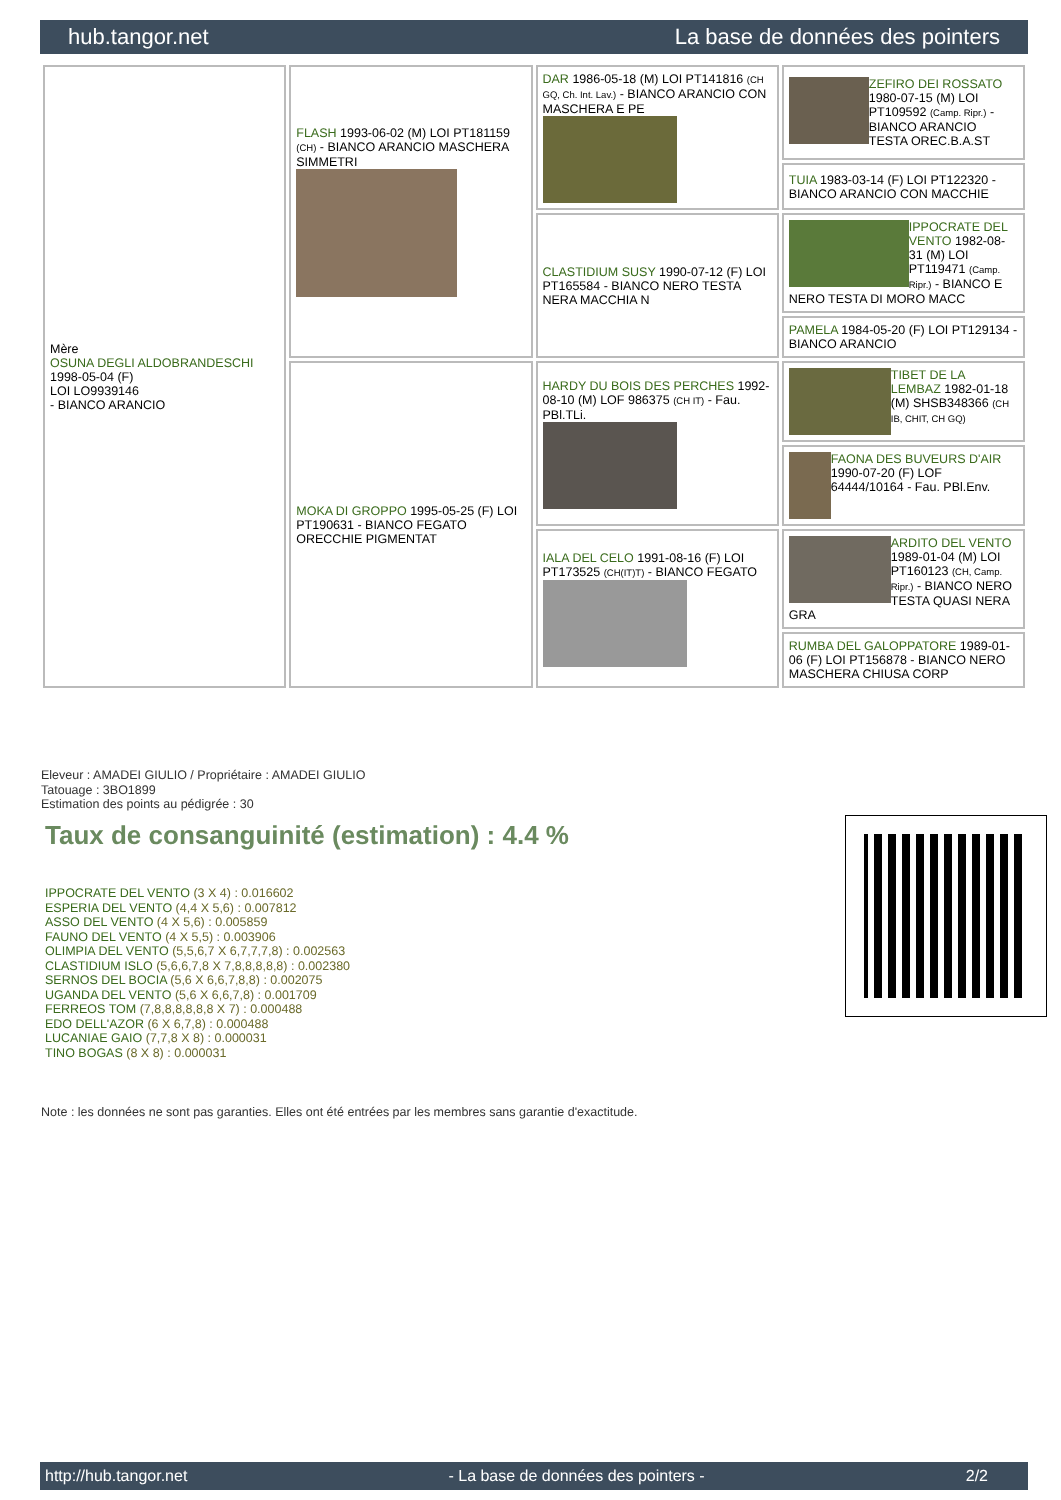hub.tangor.net La base de données des pointers
| Mère OSUNA DEGLI ALDOBRANDESCHI 1998-05-04 (F) LOI LO9939146 - BIANCO ARANCIO | FLASH 1993-06-02 (M) LOI PT181159 (CH) - BIANCO ARANCIO MASCHERA SIMMETRI | DAR 1986-05-18 (M) LOI PT141816 (CH GQ, Ch. Int. Lav.) - BIANCO ARANCIO CON MASCHERA E PE | ZEFIRO DEI ROSSATO 1980-07-15 (M) LOI PT109592 (Camp. Ripr.) - BIANCO ARANCIO TESTA OREC.B.A.ST |
| | | | TUIA 1983-03-14 (F) LOI PT122320 - BIANCO ARANCIO CON MACCHIE |
| | | CLASTIDIUM SUSY 1990-07-12 (F) LOI PT165584 - BIANCO NERO TESTA NERA MACCHIA N | IPPOCRATE DEL VENTO 1982-08-31 (M) LOI PT119471 (Camp. Ripr.) - BIANCO E NERO TESTA DI MORO MACC |
| | | | PAMELA 1984-05-20 (F) LOI PT129134 - BIANCO ARANCIO |
| | MOKA DI GROPPO 1995-05-25 (F) LOI PT190631 - BIANCO FEGATO ORECCHIE PIGMENTAT | HARDY DU BOIS DES PERCHES 1992-08-10 (M) LOF 986375 (CH IT) - Fau. PBl.TLi. | TIBET DE LA LEMBAZ 1982-01-18 (M) SHSB348366 (CH IB, CHIT, CH GQ) |
| | | | FAONA DES BUVEURS D'AIR 1990-07-20 (F) LOF 64444/10164 - Fau. PBl.Env. |
| | | IALA DEL CELO 1991-08-16 (F) LOI PT173525 (CH(IT)T) - BIANCO FEGATO | ARDITO DEL VENTO 1989-01-04 (M) LOI PT160123 (CH, Camp. Ripr.) - BIANCO NERO TESTA QUASI NERA GRA |
| | | | RUMBA DEL GALOPPATORE 1989-01-06 (F) LOI PT156878 - BIANCO NERO MASCHERA CHIUSA CORP |
Eleveur : AMADEI GIULIO / Propriétaire : AMADEI GIULIO
Tatouage : 3BO1899
Estimation des points au pédigrée : 30
Taux de consanguinité (estimation) : 4.4 %
IPPOCRATE DEL VENTO (3 X 4) : 0.016602
ESPERIA DEL VENTO (4,4 X 5,6) : 0.007812
ASSO DEL VENTO (4 X 5,6) : 0.005859
FAUNO DEL VENTO (4 X 5,5) : 0.003906
OLIMPIA DEL VENTO (5,5,6,7 X 6,7,7,7,8) : 0.002563
CLASTIDIUM ISLO (5,6,6,7,8 X 7,8,8,8,8,8) : 0.002380
SERNOS DEL BOCIA (5,6 X 6,6,7,8,8) : 0.002075
UGANDA DEL VENTO (5,6 X 6,6,7,8) : 0.001709
FERREOS TOM (7,8,8,8,8,8,8 X 7) : 0.000488
EDO DELL'AZOR (6 X 6,7,8) : 0.000488
LUCANIAE GAIO (7,7,8 X 8) : 0.000031
TINO BOGAS (8 X 8) : 0.000031
Note : les données ne sont pas garanties. Elles ont été entrées par les membres sans garantie d'exactitude.
http://hub.tangor.net - La base de données des pointers - 2/2